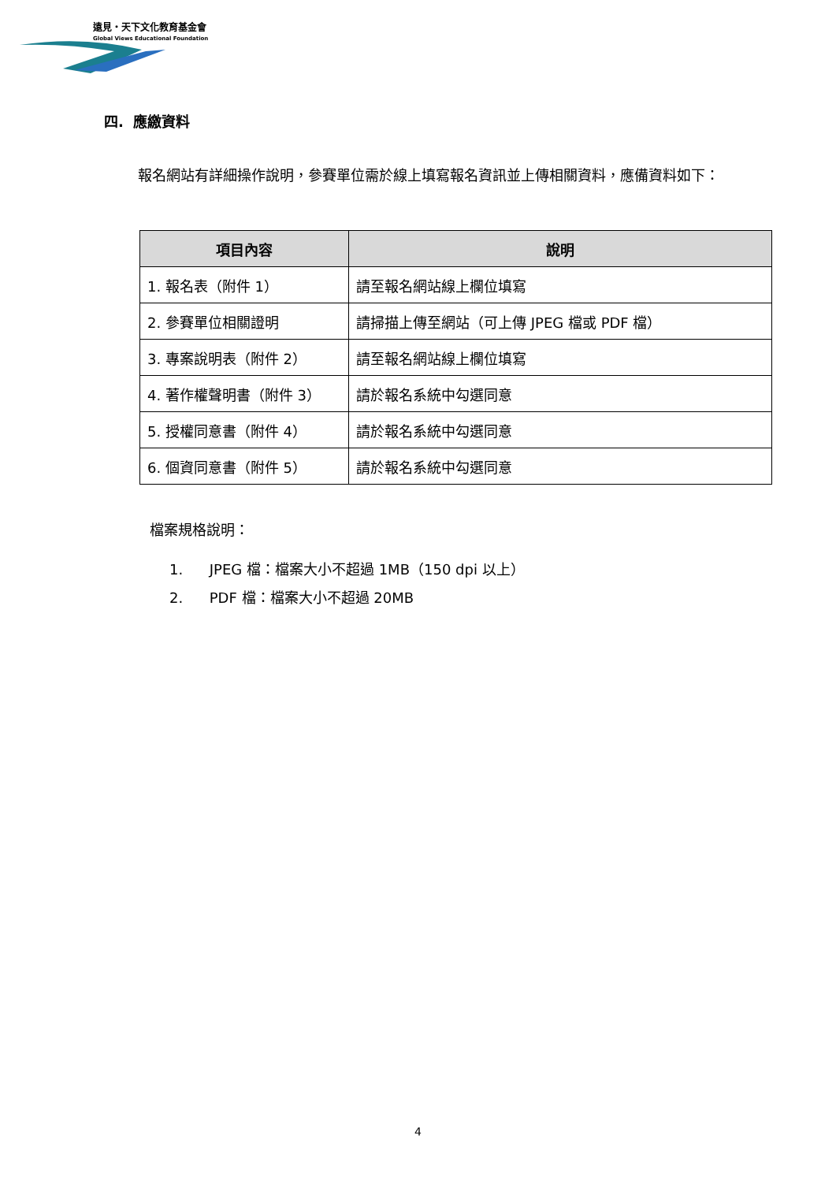遠見・天下文化教育基金會
Global Views Educational Foundation
四. 應繳資料
報名網站有詳細操作說明，參賽單位需於線上填寫報名資訊並上傳相關資料，應備資料如下：
| 項目內容 | 說明 |
| --- | --- |
| 1. 報名表（附件 1） | 請至報名網站線上欄位填寫 |
| 2. 參賽單位相關證明 | 請掃描上傳至網站（可上傳 JPEG 檔或 PDF 檔） |
| 3. 專案說明表（附件 2） | 請至報名網站線上欄位填寫 |
| 4. 著作權聲明書（附件 3） | 請於報名系統中勾選同意 |
| 5. 授權同意書（附件 4） | 請於報名系統中勾選同意 |
| 6. 個資同意書（附件 5） | 請於報名系統中勾選同意 |
檔案規格說明：
1. JPEG 檔：檔案大小不超過 1MB（150 dpi 以上）
2. PDF 檔：檔案大小不超過 20MB
4